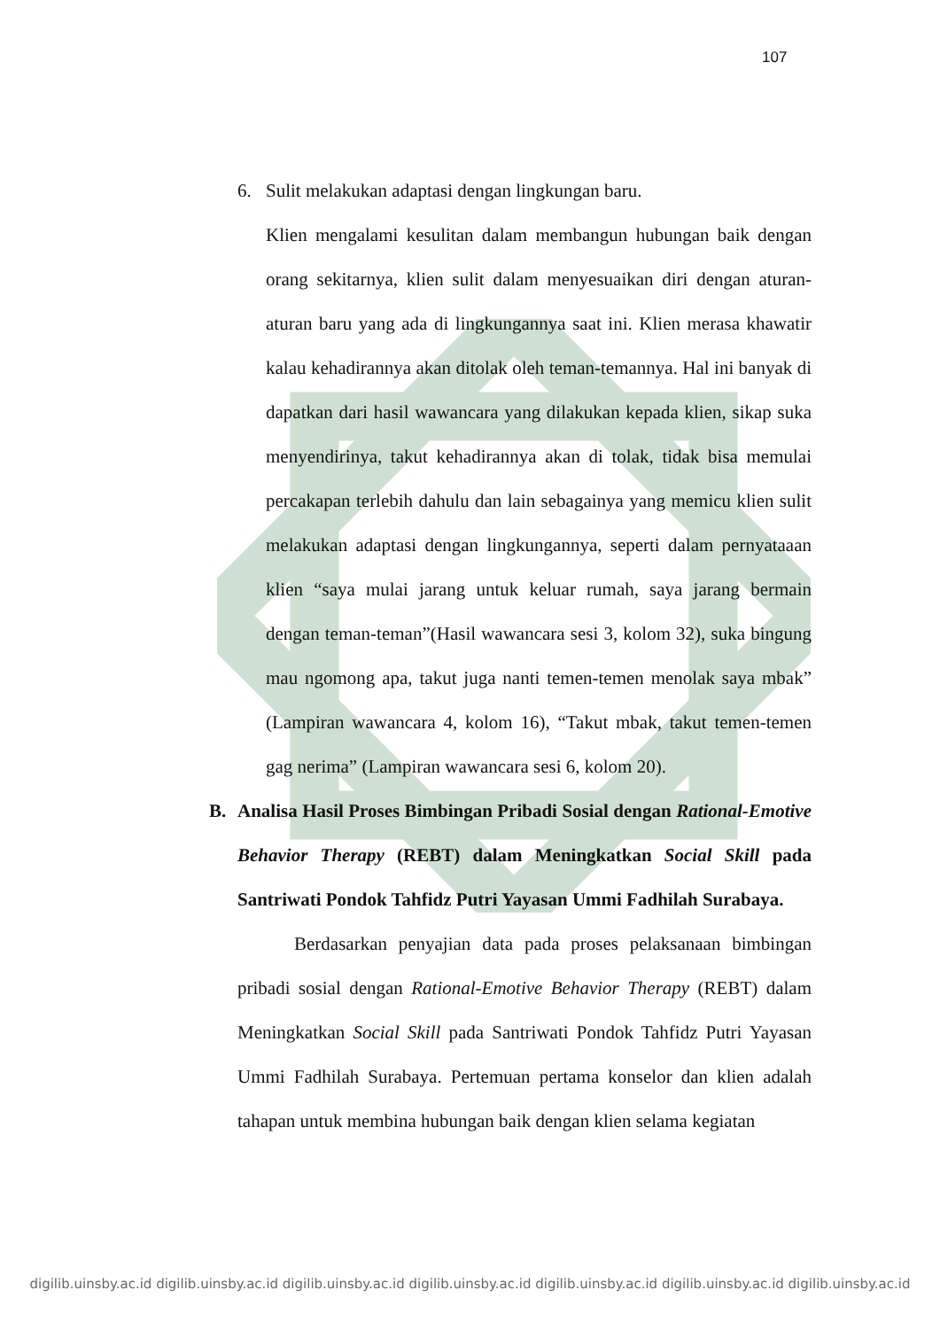107
6. Sulit melakukan adaptasi dengan lingkungan baru.
Klien mengalami kesulitan dalam membangun hubungan baik dengan orang sekitarnya, klien sulit dalam menyesuaikan diri dengan aturan-aturan baru yang ada di lingkungannya saat ini. Klien merasa khawatir kalau kehadirannya akan ditolak oleh teman-temannya. Hal ini banyak di dapatkan dari hasil wawancara yang dilakukan kepada klien, sikap suka menyendirinya, takut kehadirannya akan di tolak, tidak bisa memulai percakapan terlebih dahulu dan lain sebagainya yang memicu klien sulit melakukan adaptasi dengan lingkungannya, seperti dalam pernyataaan klien “saya mulai jarang untuk keluar rumah, saya jarang bermain dengan teman-teman”(Hasil wawancara sesi 3, kolom 32), suka bingung mau ngomong apa, takut juga nanti temen-temen menolak saya mbak” (Lampiran wawancara 4, kolom 16), “Takut mbak, takut temen-temen gag nerima” (Lampiran wawancara sesi 6, kolom 20).
B. Analisa Hasil Proses Bimbingan Pribadi Sosial dengan Rational-Emotive Behavior Therapy (REBT) dalam Meningkatkan Social Skill pada Santriwati Pondok Tahfidz Putri Yayasan Ummi Fadhilah Surabaya.
Berdasarkan penyajian data pada proses pelaksanaan bimbingan pribadi sosial dengan Rational-Emotive Behavior Therapy (REBT) dalam Meningkatkan Social Skill pada Santriwati Pondok Tahfidz Putri Yayasan Ummi Fadhilah Surabaya. Pertemuan pertama konselor dan klien adalah tahapan untuk membina hubungan baik dengan klien selama kegiatan
digilib.uinsby.ac.id digilib.uinsby.ac.id digilib.uinsby.ac.id digilib.uinsby.ac.id digilib.uinsby.ac.id digilib.uinsby.ac.id digilib.uinsby.ac.id